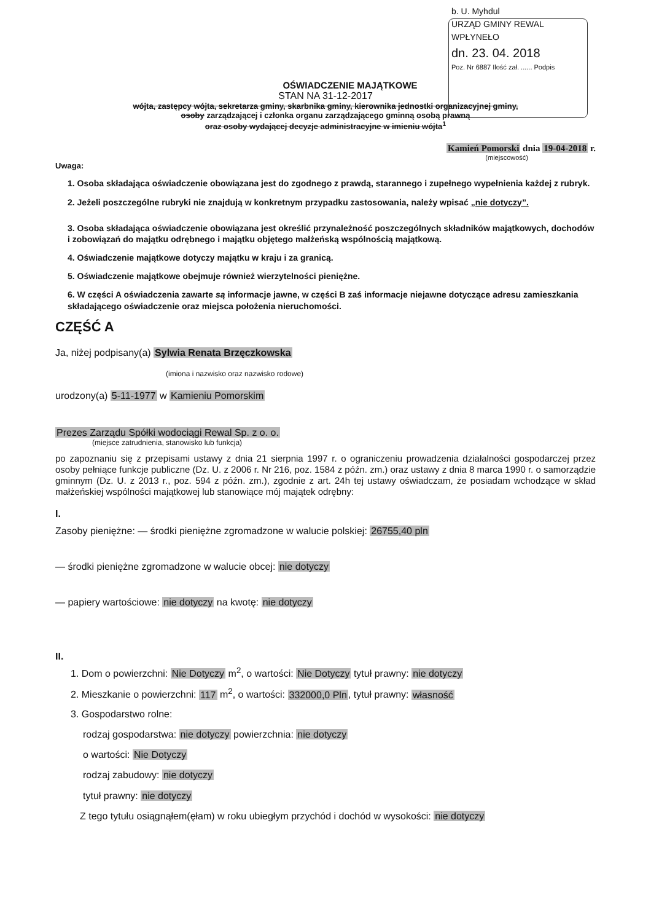b. U. Myhdul
URZĄD GMINY REWAL
WPŁYNEŁO
dn. 23. 04. 2018
Poz. Nr 6887 Ilość zał. ...... Podpis
OŚWIADCZENIE MAJĄTKOWE
STAN NA 31-12-2017
wójta, zastępcy wójta, sekretarza gminy, skarbnika gminy, kierownika jednostki organizacyjnej gminy,
osoby zarządzającej i członka organu zarządzającego gminną osobą prawną
oraz osoby wydającej decyzje administracyjne w imieniu wójta<sup>1</sup>
Kamień Pomorski dnia 19-04-2018 r.
(miejscowość)
Uwaga:
1. Osoba składająca oświadczenie obowiązana jest do zgodnego z prawdą, starannego i zupełnego wypełnienia każdej z rubryk.
2. Jeżeli poszczególne rubryki nie znajdują w konkretnym przypadku zastosowania, należy wpisać „nie dotyczy”.
3. Osoba składająca oświadczenie obowiązana jest określić przynależność poszczególnych składników majątkowych, dochodów i zobowiązań do majątku odrębnego i majątku objętego małżeńską wspólnością majątkową.
4. Oświadczenie majątkowe dotyczy majątku w kraju i za granicą.
5. Oświadczenie majątkowe obejmuje również wierzytelności pieniężne.
6. W części A oświadczenia zawarte są informacje jawne, w części B zaś informacje niejawne dotyczące adresu zamieszkania składającego oświadczenie oraz miejsca położenia nieruchomości.
CZĘŚĆ A
Ja, niżej podpisany(a) Sylwia Renata Brzęczkowska
(imiona i nazwisko oraz nazwisko rodowe)
urodzony(a) 5-11-1977 w Kamieniu Pomorskim
Prezes Zarządu Spółki wodociągi Rewal Sp. z o. o.
(miejsce zatrudnienia, stanowisko lub funkcja)
po zapoznaniu się z przepisami ustawy z dnia 21 sierpnia 1997 r. o ograniczeniu prowadzenia działalności gospodarczej przez osoby pełniące funkcje publiczne (Dz. U. z 2006 r. Nr 216, poz. 1584 z późn. zm.) oraz ustawy z dnia 8 marca 1990 r. o samorządzie gminnym (Dz. U. z 2013 r., poz. 594 z późn. zm.), zgodnie z art. 24h tej ustawy oświadczam, że posiadam wchodzące w skład małżeńskiej wspólności majątkowej lub stanowiące mój majątek odrębny:
I.
Zasoby pieniężne: — środki pieniężne zgromadzone w walucie polskiej: 26755,40 pln
— środki pieniężne zgromadzone w walucie obcej: nie dotyczy
— papiery wartościowe: nie dotyczy na kwotę: nie dotyczy
II.
1. Dom o powierzchni: Nie Dotyczy m<sup>2</sup>, o wartości: Nie Dotyczy tytuł prawny: nie dotyczy
2. Mieszkanie o powierzchni: 117 m<sup>2</sup>, o wartości: 332000,0 Pln, tytuł prawny: własność
3. Gospodarstwo rolne:
rodzaj gospodarstwa: nie dotyczy powierzchnia: nie dotyczy
o wartości: Nie Dotyczy
rodzaj zabudowy: nie dotyczy
tytuł prawny: nie dotyczy
Z tego tytułu osiągnąłem(ęłam) w roku ubiegłym przychód i dochód w wysokości: nie dotyczy